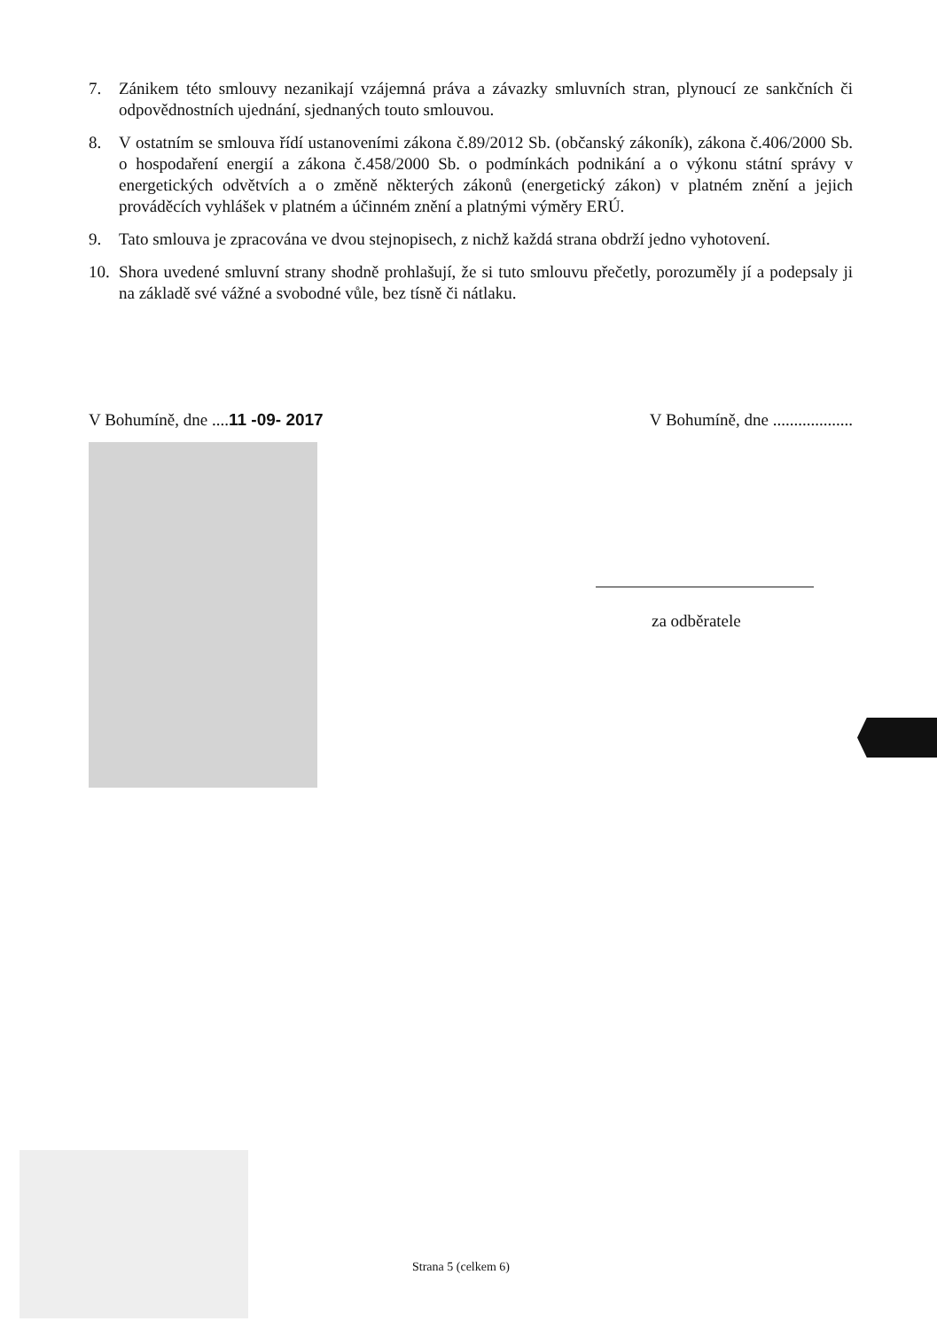7. Zánikem této smlouvy nezanikají vzájemná práva a závazky smluvních stran, plynoucí ze sankčních či odpovědnostních ujednání, sjednaných touto smlouvou.
8. V ostatním se smlouva řídí ustanoveními zákona č.89/2012 Sb. (občanský zákoník), zákona č.406/2000 Sb. o hospodaření energií a zákona č.458/2000 Sb. o podmínkách podnikání a o výkonu státní správy v energetických odvětvích a o změně některých zákonů (energetický zákon) v platném znění a jejich prováděcích vyhlášek v platném a účinném znění a platnými výměry ERÚ.
9. Tato smlouva je zpracována ve dvou stejnopisech, z nichž každá strana obdrží jedno vyhotovení.
10. Shora uvedené smluvní strany shodně prohlašují, že si tuto smlouvu přečetly, porozuměly jí a podepsaly ji na základě své vážné a svobodné vůle, bez tísně či nátlaku.
V Bohumíně, dne ....11 -09- 2017 V Bohumíně, dne ...................
za odběratele
Strana 5 (celkem 6)